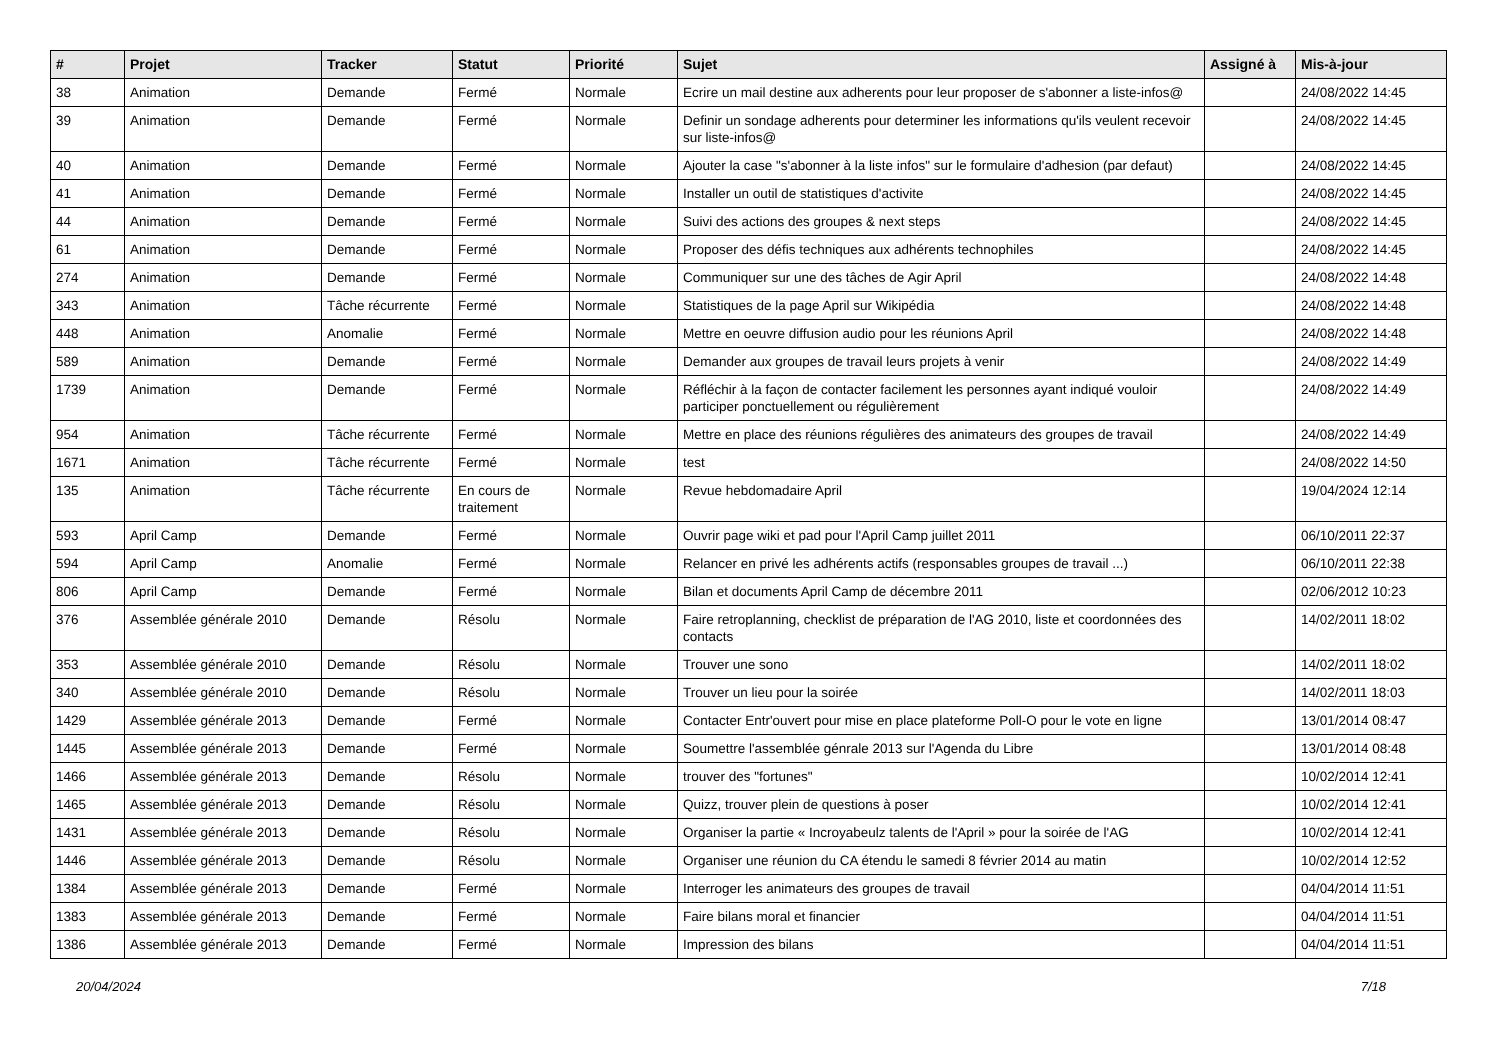| # | Projet | Tracker | Statut | Priorité | Sujet | Assigné à | Mis-à-jour |
| --- | --- | --- | --- | --- | --- | --- | --- |
| 38 | Animation | Demande | Fermé | Normale | Ecrire un mail destine aux adherents pour leur proposer de s'abonner a liste-infos@ | | 24/08/2022 14:45 |
| 39 | Animation | Demande | Fermé | Normale | Definir un sondage adherents pour determiner les informations qu'ils veulent recevoir sur liste-infos@ | | 24/08/2022 14:45 |
| 40 | Animation | Demande | Fermé | Normale | Ajouter la case "s'abonner à la liste infos" sur le formulaire d'adhesion (par defaut) | | 24/08/2022 14:45 |
| 41 | Animation | Demande | Fermé | Normale | Installer un outil de statistiques d'activite | | 24/08/2022 14:45 |
| 44 | Animation | Demande | Fermé | Normale | Suivi des actions des groupes & next steps | | 24/08/2022 14:45 |
| 61 | Animation | Demande | Fermé | Normale | Proposer des défis techniques aux adhérents technophiles | | 24/08/2022 14:45 |
| 274 | Animation | Demande | Fermé | Normale | Communiquer sur une des tâches de Agir April | | 24/08/2022 14:48 |
| 343 | Animation | Tâche récurrente | Fermé | Normale | Statistiques de la page April sur Wikipédia | | 24/08/2022 14:48 |
| 448 | Animation | Anomalie | Fermé | Normale | Mettre en oeuvre diffusion audio pour les réunions April | | 24/08/2022 14:48 |
| 589 | Animation | Demande | Fermé | Normale | Demander aux groupes de travail leurs projets à venir | | 24/08/2022 14:49 |
| 1739 | Animation | Demande | Fermé | Normale | Réfléchir à la façon de contacter facilement les personnes ayant indiqué vouloir participer ponctuellement ou régulièrement | | 24/08/2022 14:49 |
| 954 | Animation | Tâche récurrente | Fermé | Normale | Mettre en place des réunions régulières des animateurs des groupes de travail | | 24/08/2022 14:49 |
| 1671 | Animation | Tâche récurrente | Fermé | Normale | test | | 24/08/2022 14:50 |
| 135 | Animation | Tâche récurrente | En cours de traitement | Normale | Revue hebdomadaire April | | 19/04/2024 12:14 |
| 593 | April Camp | Demande | Fermé | Normale | Ouvrir page wiki et pad pour l'April Camp juillet 2011 | | 06/10/2011 22:37 |
| 594 | April Camp | Anomalie | Fermé | Normale | Relancer en privé les adhérents actifs (responsables groupes de travail ...) | | 06/10/2011 22:38 |
| 806 | April Camp | Demande | Fermé | Normale | Bilan et documents April Camp de décembre 2011 | | 02/06/2012 10:23 |
| 376 | Assemblée générale 2010 | Demande | Résolu | Normale | Faire retroplanning, checklist de préparation de l'AG 2010, liste et coordonnées des contacts | | 14/02/2011 18:02 |
| 353 | Assemblée générale 2010 | Demande | Résolu | Normale | Trouver une sono | | 14/02/2011 18:02 |
| 340 | Assemblée générale 2010 | Demande | Résolu | Normale | Trouver un lieu pour la soirée | | 14/02/2011 18:03 |
| 1429 | Assemblée générale 2013 | Demande | Fermé | Normale | Contacter Entr'ouvert pour mise en place plateforme Poll-O pour le vote en ligne | | 13/01/2014 08:47 |
| 1445 | Assemblée générale 2013 | Demande | Fermé | Normale | Soumettre l'assemblée génrale 2013 sur l'Agenda du Libre | | 13/01/2014 08:48 |
| 1466 | Assemblée générale 2013 | Demande | Résolu | Normale | trouver des "fortunes" | | 10/02/2014 12:41 |
| 1465 | Assemblée générale 2013 | Demande | Résolu | Normale | Quizz, trouver plein de questions à poser | | 10/02/2014 12:41 |
| 1431 | Assemblée générale 2013 | Demande | Résolu | Normale | Organiser la partie « Incroyabeulz talents de l'April » pour la soirée de l'AG | | 10/02/2014 12:41 |
| 1446 | Assemblée générale 2013 | Demande | Résolu | Normale | Organiser une réunion du CA étendu le samedi 8 février 2014 au matin | | 10/02/2014 12:52 |
| 1384 | Assemblée générale 2013 | Demande | Fermé | Normale | Interroger les animateurs des groupes de travail | | 04/04/2014 11:51 |
| 1383 | Assemblée générale 2013 | Demande | Fermé | Normale | Faire bilans moral et financier | | 04/04/2014 11:51 |
| 1386 | Assemblée générale 2013 | Demande | Fermé | Normale | Impression des bilans | | 04/04/2014 11:51 |
20/04/2024 7/18